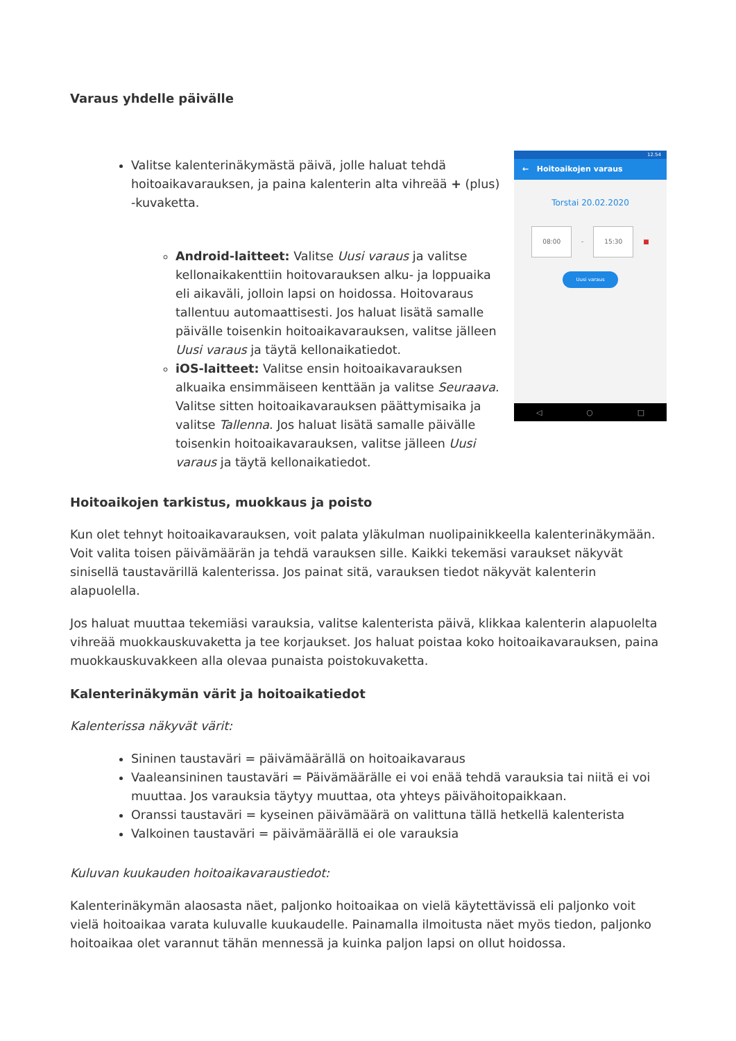Varaus yhdelle päivälle
Valitse kalenterinäkymästä päivä, jolle haluat tehdä hoitoaikavarauksen, ja paina kalenterin alta vihreää + (plus) -kuvaketta.
Android-laitteet: Valitse Uusi varaus ja valitse kellonaikakenttiin hoitovarauksen alku- ja loppuaika eli aikaväli, jolloin lapsi on hoidossa. Hoitovaraus tallentuu automaattisesti. Jos haluat lisätä samalle päivälle toisenkin hoitoaikavarauksen, valitse jälleen Uusi varaus ja täytä kellonaikatiedot.
iOS-laitteet: Valitse ensin hoitoaikavarauksen alkuaika ensimmäiseen kenttään ja valitse Seuraava. Valitse sitten hoitoaikavarauksen päättymisaika ja valitse Tallenna. Jos haluat lisätä samalle päivälle toisenkin hoitoaikavarauksen, valitse jälleen Uusi varaus ja täytä kellonaikatiedot.
12.54
← Hoitoaikojen varaus
Torstai 20.02.2020
08:00 - 15:30 ■
Uusi varaus
◁ ○ □
Hoitoaikojen tarkistus, muokkaus ja poisto
Kun olet tehnyt hoitoaikavarauksen, voit palata yläkulman nuolipainikkeella kalenterinäkymään. Voit valita toisen päivämäärän ja tehdä varauksen sille. Kaikki tekemäsi varaukset näkyvät sinisellä taustavärillä kalenterissa. Jos painat sitä, varauksen tiedot näkyvät kalenterin alapuolella.
Jos haluat muuttaa tekemiäsi varauksia, valitse kalenterista päivä, klikkaa kalenterin alapuolelta vihreää muokkauskuvaketta ja tee korjaukset. Jos haluat poistaa koko hoitoaikavarauksen, paina muokkauskuvakkeen alla olevaa punaista poistokuvaketta.
Kalenterinäkymän värit ja hoitoaikatiedot
Kalenterissa näkyvät värit:
Sininen taustaväri = päivämäärällä on hoitoaikavaraus
Vaaleansininen taustaväri = Päivämäärälle ei voi enää tehdä varauksia tai niitä ei voi muuttaa. Jos varauksia täytyy muuttaa, ota yhteys päivähoitopaikkaan.
Oranssi taustaväri = kyseinen päivämäärä on valittuna tällä hetkellä kalenterista
Valkoinen taustaväri = päivämäärällä ei ole varauksia
Kuluvan kuukauden hoitoaikavaraustiedot:
Kalenterinäkymän alaosasta näet, paljonko hoitoaikaa on vielä käytettävissä eli paljonko voit vielä hoitoaikaa varata kuluvalle kuukaudelle. Painamalla ilmoitusta näet myös tiedon, paljonko hoitoaikaa olet varannut tähän mennessä ja kuinka paljon lapsi on ollut hoidossa.